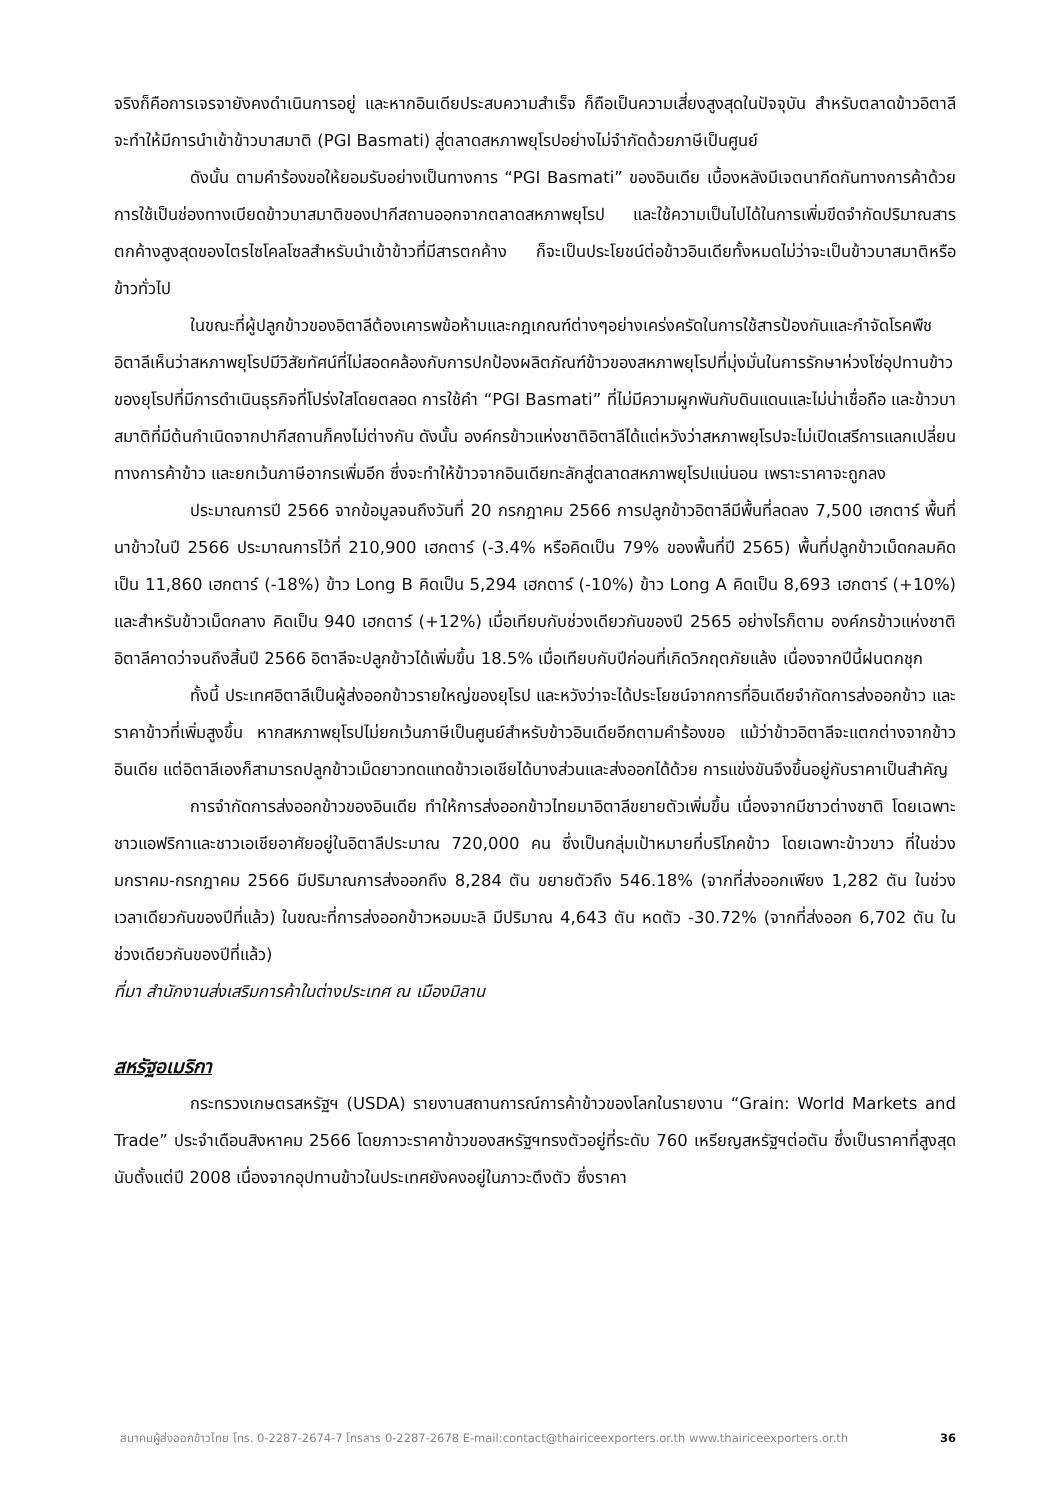จริงก็คือการเจรจายังคงดำเนินการอยู่ และหากอินเดียประสบความสำเร็จ ก็ถือเป็นความเสี่ยงสูงสุดในปัจจุบัน สำหรับตลาดข้าวอิตาลี จะทำให้มีการนำเข้าข้าวบาสมาติ (PGI Basmati) สู่ตลาดสหภาพยุโรปอย่างไม่จำกัดด้วยภาษีเป็นศูนย์
ดังนั้น ตามคำร้องขอให้ยอมรับอย่างเป็นทางการ “PGI Basmati” ของอินเดีย เบื้องหลังมีเจตนากีดกันทางการค้าด้วยการใช้เป็นช่องทางเบียดข้าวบาสมาติของปากีสถานออกจากตลาดสหภาพยุโรป และใช้ความเป็นไปได้ในการเพิ่มขีดจำกัดปริมาณสารตกค้างสูงสุดของไตรไซโคลโซลสำหรับนำเข้าข้าวที่มีสารตกค้าง ก็จะเป็นประโยชน์ต่อข้าวอินเดียทั้งหมดไม่ว่าจะเป็นข้าวบาสมาติหรือข้าวทั่วไป
ในขณะที่ผู้ปลูกข้าวของอิตาลีต้องเคารพข้อห้ามและกฎเกณฑ์ต่างๆอย่างเคร่งครัดในการใช้สารป้องกันและกำจัดโรคพืช อิตาลีเห็นว่าสหภาพยุโรปมีวิสัยทัศน์ที่ไม่สอดคล้องกับการปกป้องผลิตภัณฑ์ข้าวของสหภาพยุโรปที่มุ่งมั่นในการรักษาห่วงโซ่อุปทานข้าวของยุโรปที่มีการดำเนินธุรกิจที่โปร่งใสโดยตลอด การใช้คำ “PGI Basmati” ที่ไม่มีความผูกพันกับดินแดนและไม่น่าเชื่อถือ และข้าวบาสมาติที่มีต้นกำเนิดจากปากีสถานก็คงไม่ต่างกัน ดังนั้น องค์กรข้าวแห่งชาติอิตาลีได้แต่หวังว่าสหภาพยุโรปจะไม่เปิดเสรีการแลกเปลี่ยนทางการค้าข้าว และยกเว้นภาษีอากรเพิ่มอีก ซึ่งจะทำให้ข้าวจากอินเดียทะลักสู่ตลาดสหภาพยุโรปแน่นอน เพราะราคาจะถูกลง
ประมาณการปี 2566 จากข้อมูลจนถึงวันที่ 20 กรกฎาคม 2566 การปลูกข้าวอิตาลีมีพื้นที่ลดลง 7,500 เฮกตาร์ พื้นที่นาข้าวในปี 2566 ประมาณการไว้ที่ 210,900 เฮกตาร์ (-3.4% หรือคิดเป็น 79% ของพื้นที่ปี 2565) พื้นที่ปลูกข้าวเม็ดกลมคิดเป็น 11,860 เฮกตาร์ (-18%) ข้าว Long B คิดเป็น 5,294 เฮกตาร์ (-10%) ข้าว Long A คิดเป็น 8,693 เฮกตาร์ (+10%) และสำหรับข้าวเม็ดกลาง คิดเป็น 940 เฮกตาร์ (+12%) เมื่อเทียบกับช่วงเดียวกันของปี 2565 อย่างไรก็ตาม องค์กรข้าวแห่งชาติอิตาลีคาดว่าจนถึงสิ้นปี 2566 อิตาลีจะปลูกข้าวได้เพิ่มขึ้น 18.5% เมื่อเทียบกับปีก่อนที่เกิดวิกฤตภัยแล้ง เนื่องจากปีนี้ฝนตกชุก
ทั้งนี้ ประเทศอิตาลีเป็นผู้ส่งออกข้าวรายใหญ่ของยุโรป และหวังว่าจะได้ประโยชน์จากการที่อินเดียจำกัดการส่งออกข้าว และราคาข้าวที่เพิ่มสูงขึ้น หากสหภาพยุโรปไม่ยกเว้นภาษีเป็นศูนย์สำหรับข้าวอินเดียอีกตามคำร้องขอ แม้ว่าข้าวอิตาลีจะแตกต่างจากข้าวอินเดีย แต่อิตาลีเองก็สามารถปลูกข้าวเม็ดยาวทดแทดข้าวเอเชียได้บางส่วนและส่งออกได้ด้วย การแข่งขันจึงขึ้นอยู่กับราคาเป็นสำคัญ
การจำกัดการส่งออกข้าวของอินเดีย ทำให้การส่งออกข้าวไทยมาอิตาลีขยายตัวเพิ่มขึ้น เนื่องจากมีชาวต่างชาติ โดยเฉพาะชาวแอฟริกาและชาวเอเชียอาศัยอยู่ในอิตาลีประมาณ 720,000 คน ซึ่งเป็นกลุ่มเป้าหมายที่บริโภคข้าว โดยเฉพาะข้าวขาว ที่ในช่วง มกราคม-กรกฎาคม 2566 มีปริมาณการส่งออกถึง 8,284 ตัน ขยายตัวถึง 546.18% (จากที่ส่งออกเพียง 1,282 ตัน ในช่วงเวลาเดียวกันของปีที่แล้ว) ในขณะที่การส่งออกข้าวหอมมะลิ มีปริมาณ 4,643 ตัน หดตัว -30.72% (จากที่ส่งออก 6,702 ตัน ในช่วงเดียวกันของปีที่แล้ว)
ที่มา สำนักงานส่งเสริมการค้าในต่างประเทศ ณ เมืองมิลาน
สหรัฐอเมริกา
กระทรวงเกษตรสหรัฐฯ (USDA) รายงานสถานการณ์การค้าข้าวของโลกในรายงาน “Grain: World Markets and Trade” ประจำเดือนสิงหาคม 2566 โดยภาวะราคาข้าวของสหรัฐฯทรงตัวอยู่ที่ระดับ 760 เหรียญสหรัฐฯต่อตัน ซึ่งเป็นราคาที่สูงสุดนับตั้งแต่ปี 2008 เนื่องจากอุปทานข้าวในประเทศยังคงอยู่ในภาวะตึงตัว ซึ่งราคา
สมาคมผู้ส่งออกข้าวไทย โทร. 0-2287-2674-7 โทรสาร 0-2287-2678 E-mail:contact@thairiceexporters.or.th www.thairiceexporters.or.th 36